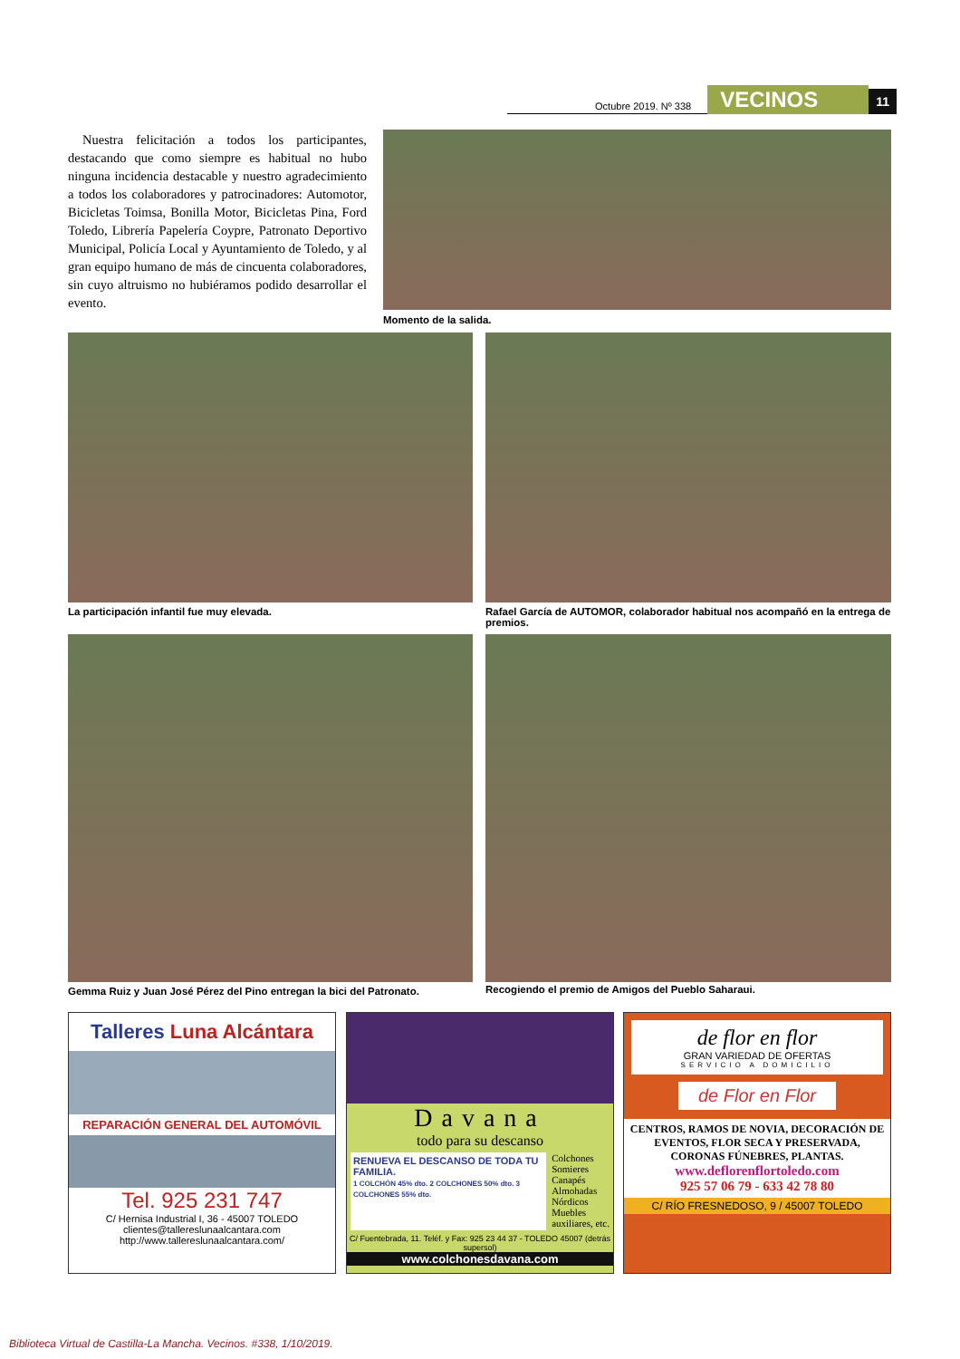Octubre 2019. Nº 338 VECINOS 11
Nuestra felicitación a todos los participantes, destacando que como siempre es habitual no hubo ninguna incidencia destacable y nuestro agradecimiento a todos los colaboradores y patrocinadores: Automotor, Bicicletas Toimsa, Bonilla Motor, Bicicletas Pina, Ford Toledo, Librería Papelería Coypre, Patronato Deportivo Municipal, Policía Local y Ayuntamiento de Toledo, y al gran equipo humano de más de cincuenta colaboradores, sin cuyo altruismo no hubiéramos podido desarrollar el evento.
Momento de la salida.
La participación infantil fue muy elevada.
Rafael García de AUTOMOR, colaborador habitual nos acompañó en la entrega de premios.
Gemma Ruiz y Juan José Pérez del Pino entregan la bici del Patronato.
Recogiendo el premio de Amigos del Pueblo Saharaui.
Talleres Luna Alcántara
REPARACIÓN GENERAL DEL AUTOMÓVIL
Tel. 925 231 747
C/ Hernisa Industrial I, 36 - 45007 TOLEDO
clientes@tallereslunaalcantara.com
http://www.tallereslunaalcantara.com/
Davana
todo para su descanso
RENUEVA EL DESCANSO DE TODA TU FAMILIA.
1 COLCHÓN 45% dto. 2 COLCHONES 50% dto. 3 COLCHONES 55% dto.
Colchones
Somieres
Canapés
Almohadas
Nórdicos
Muebles
auxiliares, etc.
C/ Fuentebrada, 11. Teléf. y Fax: 925 23 44 37 - TOLEDO 45007 (detrás supersol)
www.colchonesdavana.com
de flor en flor
GRAN VARIEDAD DE OFERTAS
SERVICIO A DOMICILIO
de Flor en Flor
CENTROS, RAMOS DE NOVIA, DECORACIÓN DE EVENTOS, FLOR SECA Y PRESERVADA, CORONAS FÚNEBRES, PLANTAS.
www.deflorenflortoledo.com
925 57 06 79 - 633 42 78 80
C/ RÍO FRESNEDOSO, 9 / 45007 TOLEDO
Biblioteca Virtual de Castilla-La Mancha. Vecinos. #338, 1/10/2019.